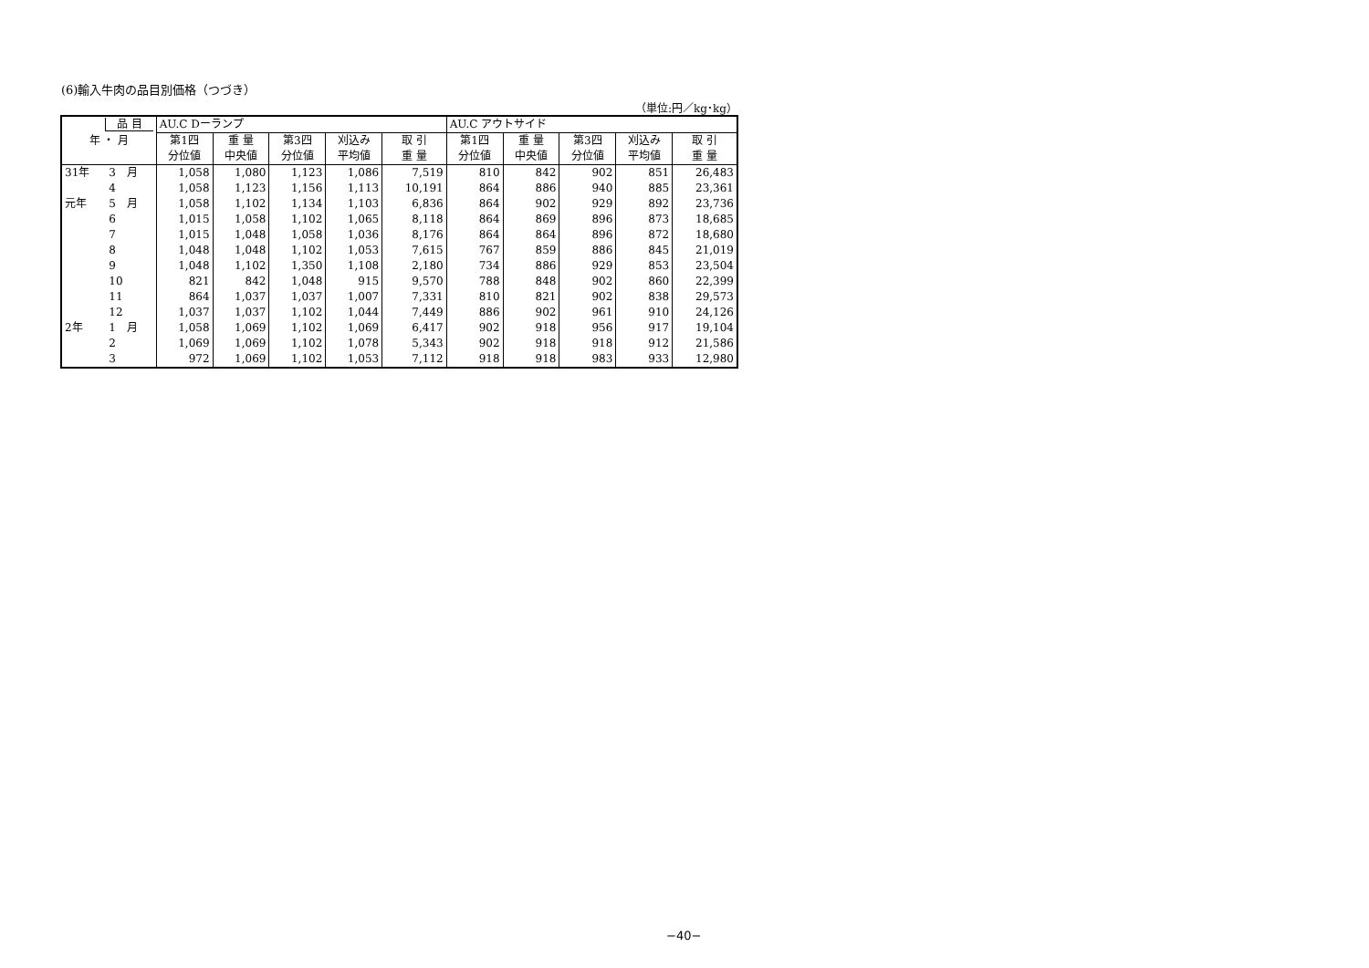(6)輸入牛肉の品目別価格（つづき）
（単位:円／kg･kg）
| 品 目 | | AU.C Dーランプ | | | | | AU.C アウトサイド | | | | |
| --- | --- | --- | --- | --- | --- | --- | --- | --- | --- | --- | --- |
| 年 ・ 月 | | 第1四 | 重 量 | 第3四 | 刈込み | 取 引 | 第1四 | 重 量 | 第3四 | 刈込み | 取 引 |
| | | 分位値 | 中央値 | 分位値 | 平均値 | 重 量 | 分位値 | 中央値 | 分位値 | 平均値 | 重 量 |
| 31年 | 3 月 | 1,058 | 1,080 | 1,123 | 1,086 | 7,519 | 810 | 842 | 902 | 851 | 26,483 |
| | 4 | 1,058 | 1,123 | 1,156 | 1,113 | 10,191 | 864 | 886 | 940 | 885 | 23,361 |
| 元年 | 5 月 | 1,058 | 1,102 | 1,134 | 1,103 | 6,836 | 864 | 902 | 929 | 892 | 23,736 |
| | 6 | 1,015 | 1,058 | 1,102 | 1,065 | 8,118 | 864 | 869 | 896 | 873 | 18,685 |
| | 7 | 1,015 | 1,048 | 1,058 | 1,036 | 8,176 | 864 | 864 | 896 | 872 | 18,680 |
| | 8 | 1,048 | 1,048 | 1,102 | 1,053 | 7,615 | 767 | 859 | 886 | 845 | 21,019 |
| | 9 | 1,048 | 1,102 | 1,350 | 1,108 | 2,180 | 734 | 886 | 929 | 853 | 23,504 |
| | 10 | 821 | 842 | 1,048 | 915 | 9,570 | 788 | 848 | 902 | 860 | 22,399 |
| | 11 | 864 | 1,037 | 1,037 | 1,007 | 7,331 | 810 | 821 | 902 | 838 | 29,573 |
| | 12 | 1,037 | 1,037 | 1,102 | 1,044 | 7,449 | 886 | 902 | 961 | 910 | 24,126 |
| 2年 | 1 月 | 1,058 | 1,069 | 1,102 | 1,069 | 6,417 | 902 | 918 | 956 | 917 | 19,104 |
| | 2 | 1,069 | 1,069 | 1,102 | 1,078 | 5,343 | 902 | 918 | 918 | 912 | 21,586 |
| | 3 | 972 | 1,069 | 1,102 | 1,053 | 7,112 | 918 | 918 | 983 | 933 | 12,980 |
−40−